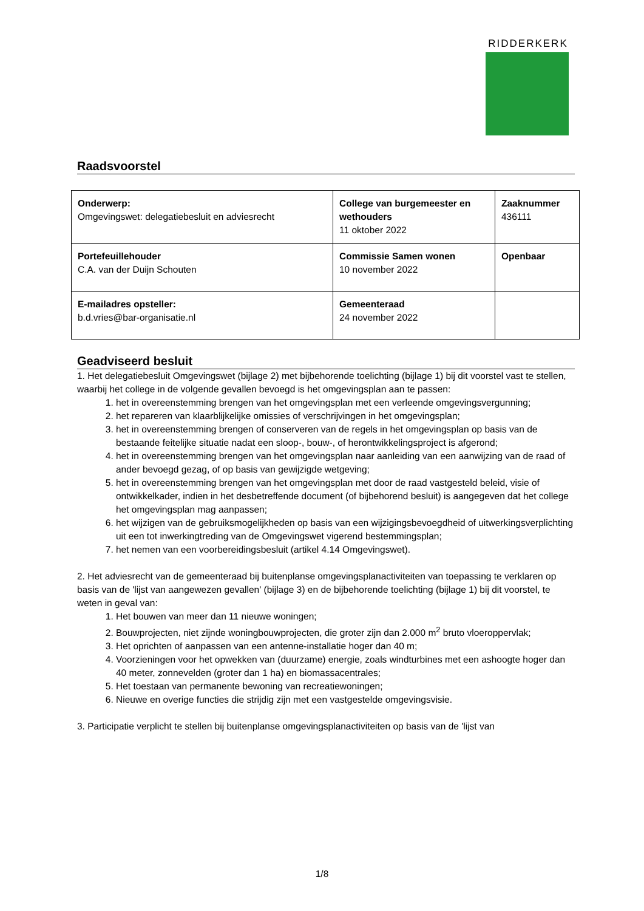RIDDERKERK
Raadsvoorstel
| Onderwerp: Omgevingswet: delegatiebesluit en adviesrecht | College van burgemeester en wethouders 11 oktober 2022 | Zaaknummer 436111 |
| Portefeuillehouder C.A. van der Duijn Schouten | Commissie Samen wonen 10 november 2022 | Openbaar |
| E-mailadres opsteller: b.d.vries@bar-organisatie.nl | Gemeenteraad 24 november 2022 | |
Geadviseerd besluit
1. Het delegatiebesluit Omgevingswet (bijlage 2) met bijbehorende toelichting (bijlage 1) bij dit voorstel vast te stellen, waarbij het college in de volgende gevallen bevoegd is het omgevingsplan aan te passen:
1. het in overeenstemming brengen van het omgevingsplan met een verleende omgevingsvergunning;
2. het repareren van klaarblijkelijke omissies of verschrijvingen in het omgevingsplan;
3. het in overeenstemming brengen of conserveren van de regels in het omgevingsplan op basis van de bestaande feitelijke situatie nadat een sloop-, bouw-, of herontwikkelingsproject is afgerond;
4. het in overeenstemming brengen van het omgevingsplan naar aanleiding van een aanwijzing van de raad of ander bevoegd gezag, of op basis van gewijzigde wetgeving;
5. het in overeenstemming brengen van het omgevingsplan met door de raad vastgesteld beleid, visie of ontwikkelkader, indien in het desbetreffende document (of bijbehorend besluit) is aangegeven dat het college het omgevingsplan mag aanpassen;
6. het wijzigen van de gebruiksmogelijkheden op basis van een wijzigingsbevoegdheid of uitwerkingsverplichting uit een tot inwerkingtreding van de Omgevingswet vigerend bestemmingsplan;
7. het nemen van een voorbereidingsbesluit (artikel 4.14 Omgevingswet).
2. Het adviesrecht van de gemeenteraad bij buitenplanse omgevingsplanactiviteiten van toepassing te verklaren op basis van de 'lijst van aangewezen gevallen' (bijlage 3) en de bijbehorende toelichting (bijlage 1) bij dit voorstel, te weten in geval van:
1. Het bouwen van meer dan 11 nieuwe woningen;
2. Bouwprojecten, niet zijnde woningbouwprojecten, die groter zijn dan 2.000 m<sup>2</sup> bruto vloeroppervlak;
3. Het oprichten of aanpassen van een antenne-installatie hoger dan 40 m;
4. Voorzieningen voor het opwekken van (duurzame) energie, zoals windturbines met een ashoogte hoger dan 40 meter, zonnevelden (groter dan 1 ha) en biomassacentrales;
5. Het toestaan van permanente bewoning van recreatiewoningen;
6. Nieuwe en overige functies die strijdig zijn met een vastgestelde omgevingsvisie.
3. Participatie verplicht te stellen bij buitenplanse omgevingsplanactiviteiten op basis van de 'lijst van
1/8